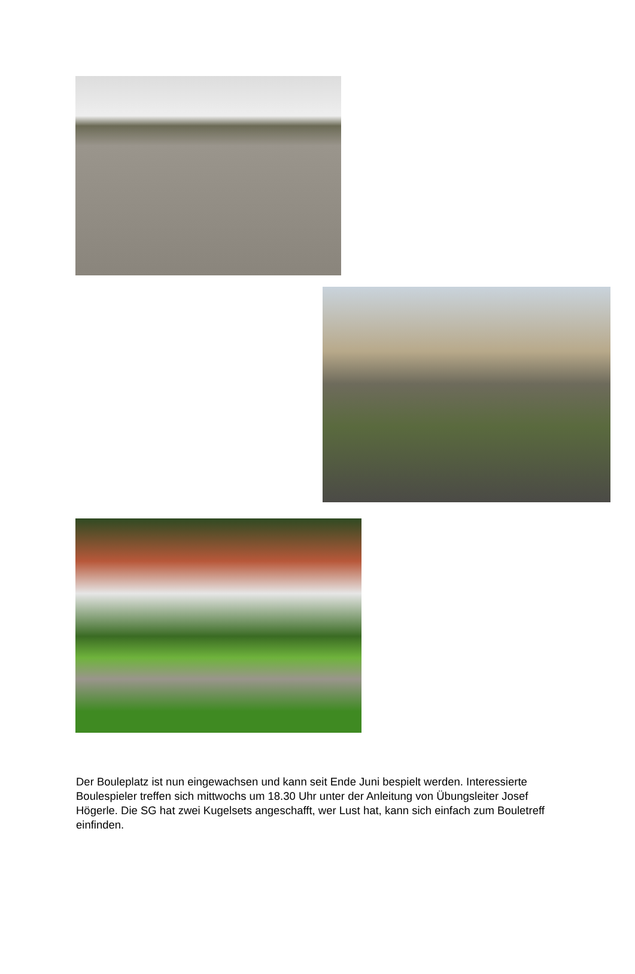Der Bouleplatz ist nun eingewachsen und kann seit Ende Juni bespielt werden. Interessierte Boulespieler treffen sich mittwochs um 18.30 Uhr unter der Anleitung von Übungsleiter Josef Högerle. Die SG hat zwei Kugelsets angeschafft, wer Lust hat, kann sich einfach zum Bouletreff einfinden.